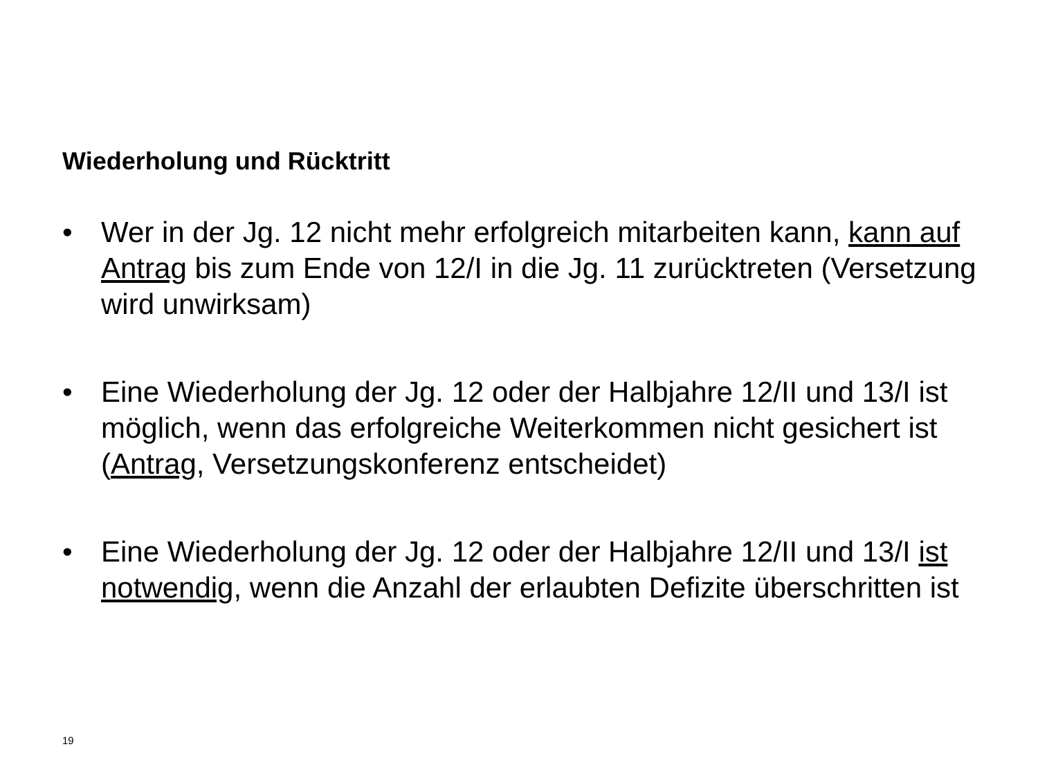Wiederholung und Rücktritt
• Wer in der Jg. 12 nicht mehr erfolgreich mitarbeiten kann, kann auf Antrag bis zum Ende von 12/I in die Jg. 11 zurücktreten (Versetzung wird unwirksam)
• Eine Wiederholung der Jg. 12 oder der Halbjahre 12/II und 13/I ist möglich, wenn das erfolgreiche Weiterkommen nicht gesichert ist (Antrag, Versetzungskonferenz entscheidet)
• Eine Wiederholung der Jg. 12 oder der Halbjahre 12/II und 13/I ist notwendig, wenn die Anzahl der erlaubten Defizite überschritten ist
19